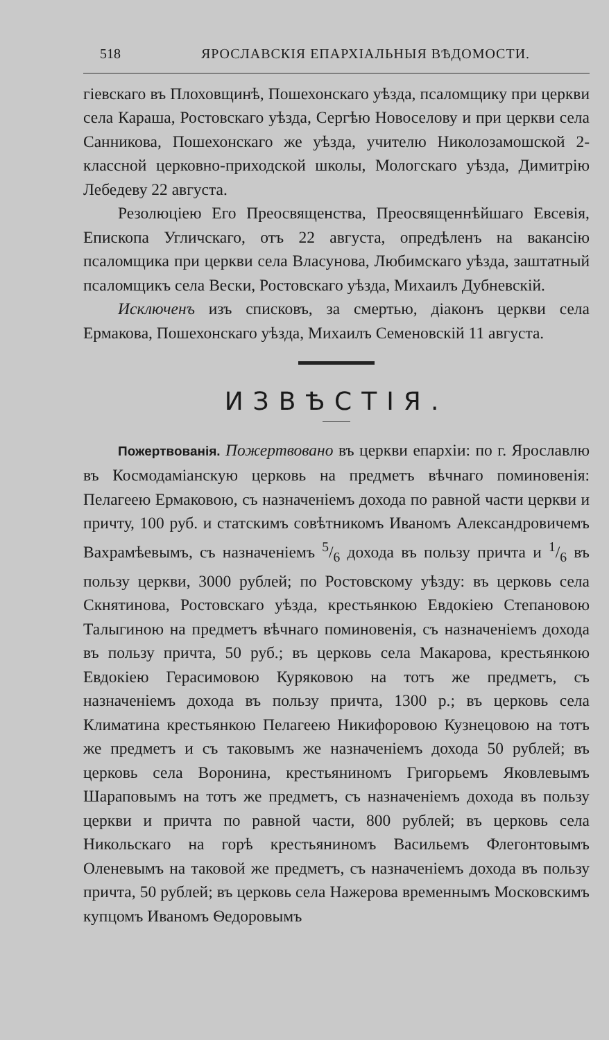518 ЯРОСЛАВСКІЯ ЕПАРХІАЛЬНЫЯ ВѢДОМОСТИ.
гіевскаго въ Плоховщинѣ, Пошехонскаго уѣзда, псаломщику при церкви села Караша, Ростовскаго уѣзда, Сергѣю Новоселову и при церкви села Санникова, Пошехонскаго же уѣзда, учителю Николозамошской 2-классной церковно-приходской школы, Мологскаго уѣзда, Димитрію Лебедеву 22 августа.
Резолюціею Его Преосвященства, Преосвященнѣйшаго Евсевія, Епископа Угличскаго, отъ 22 августа, опредѣленъ на вакансію псаломщика при церкви села Власунова, Любимскаго уѣзда, заштатный псаломщикъ села Вески, Ростовскаго уѣзда, Михаилъ Дубневскій.
Исключенъ изъ списковъ, за смертью, діаконъ церкви села Ермакова, Пошехонскаго уѣзда, Михаилъ Семеновскій 11 августа.
ИЗВѢСТІЯ.
Пожертвованія. Пожертвовано въ церкви епархіи: по г. Ярославлю въ Космодаміанскую церковь на предметъ вѣчнаго поминовенія: Пелагеею Ермаковою, съ назначеніемъ дохода по равной части церкви и причту, 100 руб. и статскимъ совѣтникомъ Иваномъ Александровичемъ Вахрамѣевымъ, съ назначеніемъ 5/6 дохода въ пользу причта и 1/6 въ пользу церкви, 3000 рублей; по Ростовскому уѣзду: въ церковь села Скнятинова, Ростовскаго уѣзда, крестьянкою Евдокіею Степановою Талыгиною на предметъ вѣчнаго поминовенія, съ назначеніемъ дохода въ пользу причта, 50 руб.; въ церковь села Макарова, крестьянкою Евдокіею Герасимовою Куряковою на тотъ же предметъ, съ назначеніемъ дохода въ пользу причта, 1300 р.; въ церковь села Климатина крестьянкою Пелагеею Никифоровою Кузнецовою на тотъ же предметъ и съ таковымъ же назначеніемъ дохода 50 рублей; въ церковь села Воронина, крестьяниномъ Григорьемъ Яковлевымъ Шараповымъ на тотъ же предметъ, съ назначеніемъ дохода въ пользу церкви и причта по равной части, 800 рублей; въ церковь села Никольскаго на горѣ крестьяниномъ Васильемъ Флегонтовымъ Оленевымъ на таковой же предметъ, съ назначеніемъ дохода въ пользу причта, 50 рублей; въ церковь села Нажерова временнымъ Московскимъ купцомъ Иваномъ Ѳедоровымъ